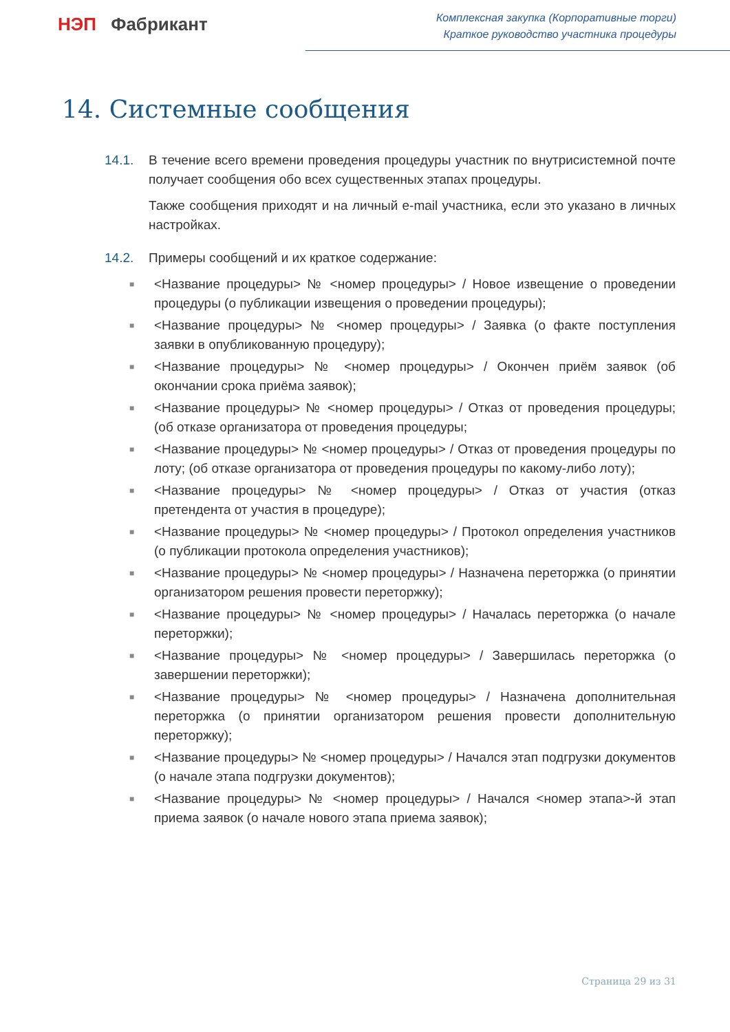НЭП Фабрикант
Комплексная закупка (Корпоративные торги)
Краткое руководство участника процедуры
14. Системные сообщения
14.1. В течение всего времени проведения процедуры участник по внутрисистемной почте получает сообщения обо всех существенных этапах процедуры.
Также сообщения приходят и на личный e-mail участника, если это указано в личных настройках.
14.2. Примеры сообщений и их краткое содержание:
■ <Название процедуры> № <номер процедуры> / Новое извещение о проведении процедуры (о публикации извещения о проведении процедуры);
■ <Название процедуры> № <номер процедуры> / Заявка (о факте поступления заявки в опубликованную процедуру);
■ <Название процедуры> № <номер процедуры> / Окончен приём заявок (об окончании срока приёма заявок);
■ <Название процедуры> № <номер процедуры> / Отказ от проведения процедуры; (об отказе организатора от проведения процедуры;
■ <Название процедуры> № <номер процедуры> / Отказ от проведения процедуры по лоту; (об отказе организатора от проведения процедуры по какому-либо лоту);
■ <Название процедуры> № <номер процедуры> / Отказ от участия (отказ претендента от участия в процедуре);
■ <Название процедуры> № <номер процедуры> / Протокол определения участников (о публикации протокола определения участников);
■ <Название процедуры> № <номер процедуры> / Назначена переторжка (о принятии организатором решения провести переторжку);
■ <Название процедуры> № <номер процедуры> / Началась переторжка (о начале переторжки);
■ <Название процедуры> № <номер процедуры> / Завершилась переторжка (о завершении переторжки);
■ <Название процедуры> № <номер процедуры> / Назначена дополнительная переторжка (о принятии организатором решения провести дополнительную переторжку);
■ <Название процедуры> № <номер процедуры> / Начался этап подгрузки документов (о начале этапа подгрузки документов);
■ <Название процедуры> № <номер процедуры> / Начался <номер этапа>-й этап приема заявок (о начале нового этапа приема заявок);
Страница 29 из 31